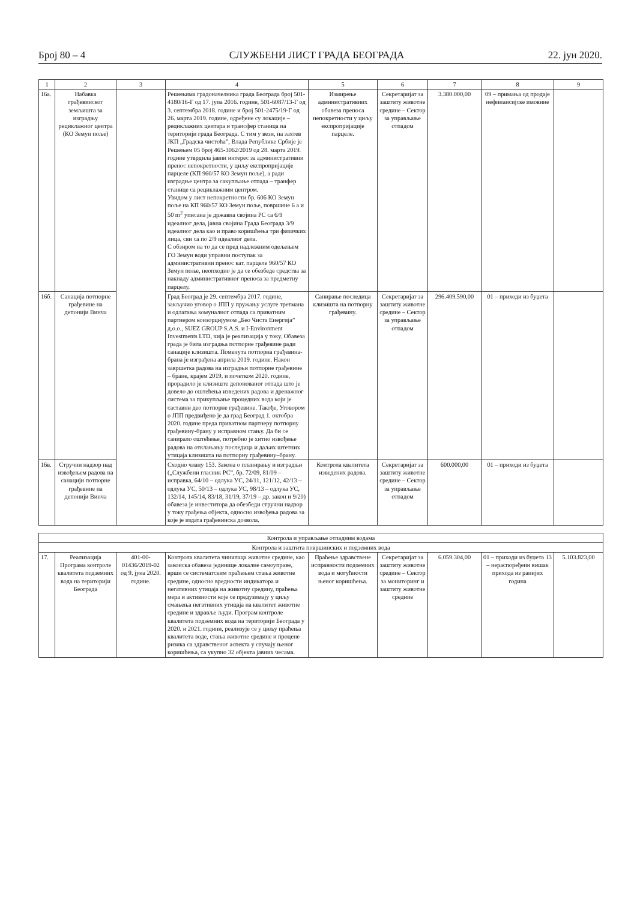Број 80 – 4 СЛУЖБЕНИ ЛИСТ ГРАДА БЕОГРАДА 22. јун 2020.
| 1 | 2 | 3 | 4 | 5 | 6 | 7 | 8 | 9 |
| --- | --- | --- | --- | --- | --- | --- | --- | --- |
| 16а. | Набавка грађевинског земљишта за изградњу рециклажног центра (КО Земун поље) | | Решењима градоначелника града Београда број 501-4180/16-Г од 17. јуна 2016. године, 501-6087/13-Г од 3. септембра 2018. године и број 501-2475/19-Г од 26. марта 2019. године, одређене су локације – рециклажних центара и трансфер станица на територији града Београда. С тим у вези, на захтев ЈКП „Градска чистоћа”, Влада Републике Србије је Решењем 05 број 465-3062/2019 од 28. марта 2019. године утврдила јавни интерес за административни пренос непокретности, у циљу експропријације парцеле (КП 960/57 КО Земун поље), а ради изградње центра за сакупљање отпада – транфер станице са рециклажним центром. Увидом у лист непокретности бр. 606 КО Земун поље на КП 960/57 КО Земун поље, површине 6 а и 50 m<sup>2</sup> уписана је државна својина РС са 6/9 идеалног дела, јавна својина Града Београда 3/9 идеалног дела као и право коришћења три физичких лица, сви са по 2/9 идеалног дела. С обзиром на то да се пред надлежним одељењем ГО Земун води управни поступак за административни пренос кат. парцеле 960/57 КО Земун поље, неопходно је да се обезбеде средства за накнаду административног преноса за предметну парцелу. | Измирење административних обавеза преноса непокретности у циљу експропријације парцеле. | Секретаријат за заштиту животне средине – Сектор за управљање отпадом | 3.380.000,00 | 09 – примања од продаје нефинансијске имовине | |
| 16б. | Санација потпорне грађевине на депонији Винча | | Град Београд је 29. септембра 2017. године, закључио уговор о ЈПП у пружању услуге третмана и одлагања комуналног отпада са приватним партнером конзорцијумом „Бео Чиста Енергија” д.о.о., SUEZ GROUP S.A.S. и I-Environment Investments LTD, чија је реализација у току. Обавеза града је била изградња потпорне грађевине ради санације клизишта. Поменута потпорна грађевина-брана је изграђена априла 2019. године. Након завршетка радова на изградњи потпорне грађевине – бране, крајем 2019. и почетком 2020. године, прорадило је клизиште депонованог отпада што је довело до оштећења изведених радова и дренажног система за прикупљање процедних вода који је саставни део потпорне грађевине. Такође, Уговором о ЈПП предвиђено је да град Београд 1. октобра 2020. године преда приватном партнеру потпорну грађевину-брану у исправном стању. Да би се санирало оштећење, потребно је хитно извођење радова на отклањању последица и даљих штетних утицаја клизишта на потпорну грађевину–брану. | Санирање последица клизишта на потпорну грађевину. | Секретаријат за заштиту животне средине – Сектор за управљање отпадом | 296.409.590,00 | 01 – приходи из буџета | |
| 16в. | Стручни надзор над извођењем радова на санацији потпорне грађевине на депонији Винча | | Сходно члану 153. Закона о планирању и изградњи („Службени гласник РС”, бр. 72/09, 81/09 – исправка, 64/10 – одлука УС, 24/11, 121/12, 42/13 – одлука УС, 50/13 – одлука УС, 98/13 – одлука УС, 132/14, 145/14, 83/18, 31/19, 37/19 – др. закон и 9/20) обавеза је инвеститора да обезбеди стручни надзор у току грађења објекта, односно извођења радова за које је издата грађевинска дозвола. | Контрола квалитета изведених радова. | Секретаријат за заштиту животне средине – Сектор за управљање отпадом | 600.000,00 | 01 – приходи из буџета | |
| Контрола и управљање отпадним водама | | | | | | | | |
| Контрола и заштита површинских и подземних вода | | | | | | | | |
| 17. | Реализација Програма контроле квалитета подземних вода на територији Београда | 401-00-01436/2019-02 од 9. јуна 2020. године. | Контрола квалитета чинилаца животне средине, као законска обавеза јединице локалне самоуправе, врши се систематским праћењем стања животне средине, односно вредности индикатора и негативних утицаја на животну средину, праћења мера и активности које се предузимају у циљу смањења негативних утицаја на квалитет животне средине и здравље људи. Програм контроле квалитета подземних вода на територији Београда у 2020. и 2021. години, реализује се у циљу праћења квалитета воде, стања животне средине и процене ризика са здравственог аспекта у случају њеног коришћења, са укупно 32 објекта јавних чесама. | Праћење здравствене исправности подземних вода и могућности њеног коришћења. | Секретаријат за заштиту животне средине – Сектор за мониторинг и заштиту животне средине | 6.059.304,00 | 01 – приходи из буџета 13 – нераспоређени вишак прихода из ранијих година | 5.103.823,00 |